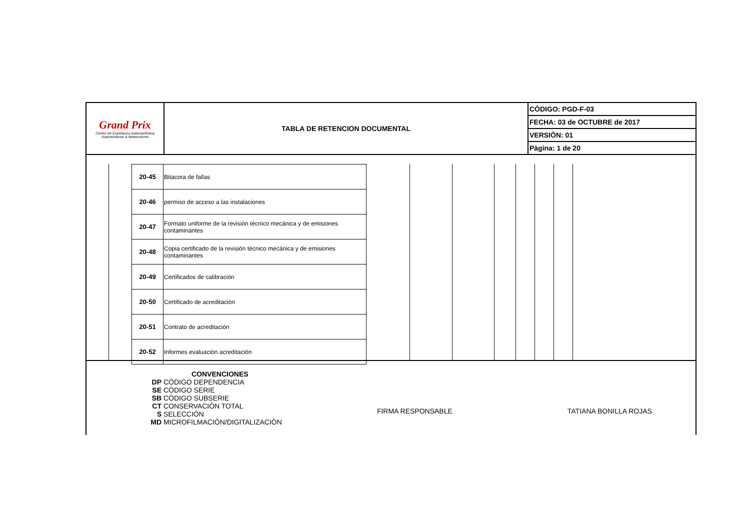| Grand Prix Centro De Enzeñanza Automovilística Automovilismo & Motociclismo | TABLA DE RETENCION DOCUMENTAL | CÒDIGO: PGD-F-03 |
| | | FECHA: 03 de OCTUBRE de 2017 |
| | | VERSIÒN: 01 |
| | | Pàgina: 1 de 20 |
| 20-45 | Bitacora de fallas |
| 20-46 | permiso de acceso a las instalaciones |
| 20-47 | Formato uniforme de la revisión técnico mecánica y de emisiones contaminantes |
| 20-48 | Copia certificado de la revisión técnico mecánica y de emisiones contaminantes |
| 20-49 | Certificados de calibración |
| 20-50 | Certificado de acreditación |
| 20-51 | Contrato de acreditación |
| 20-52 | Informes evaluación acreditación |
CONVENCIONES
DP CÒDIGO DEPENDENCIA
SE CÒDIGO SERIE
SB CÒDIGO SUBSERIE
CT CONSERVACIÒN TOTAL
S SELECCIÓN
MD MICROFILMACIÒN/DIGITALIZACIÒN
FIRMA RESPONSABLE TATIANA BONILLA ROJAS